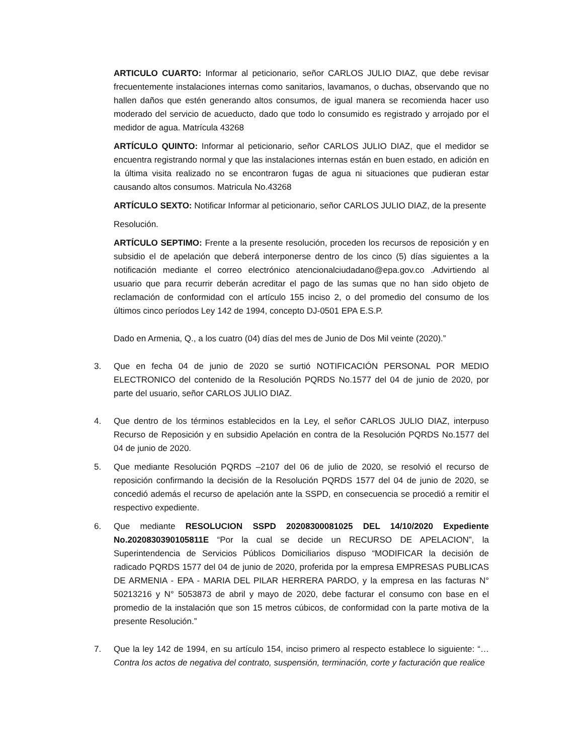ARTICULO CUARTO: Informar al peticionario, señor CARLOS JULIO DIAZ, que debe revisar frecuentemente instalaciones internas como sanitarios, lavamanos, o duchas, observando que no hallen daños que estén generando altos consumos, de igual manera se recomienda hacer uso moderado del servicio de acueducto, dado que todo lo consumido es registrado y arrojado por el medidor de agua. Matrícula 43268
ARTÍCULO QUINTO: Informar al peticionario, señor CARLOS JULIO DIAZ, que el medidor se encuentra registrando normal y que las instalaciones internas están en buen estado, en adición en la última visita realizado no se encontraron fugas de agua ni situaciones que pudieran estar causando altos consumos. Matricula No.43268
ARTÍCULO SEXTO: Notificar Informar al peticionario, señor CARLOS JULIO DIAZ, de la presente
Resolución.
ARTÍCULO SEPTIMO: Frente a la presente resolución, proceden los recursos de reposición y en subsidio el de apelación que deberá interponerse dentro de los cinco (5) días siguientes a la notificación mediante el correo electrónico atencionalciudadano@epa.gov.co .Advirtiendo al usuario que para recurrir deberán acreditar el pago de las sumas que no han sido objeto de reclamación de conformidad con el artículo 155 inciso 2, o del promedio del consumo de los últimos cinco períodos Ley 142 de 1994, concepto DJ-0501 EPA E.S.P.
Dado en Armenia, Q., a los cuatro (04) días del mes de Junio de Dos Mil veinte (2020).”
3. Que en fecha 04 de junio de 2020 se surtió NOTIFICACIÓN PERSONAL POR MEDIO ELECTRONICO del contenido de la Resolución PQRDS No.1577 del 04 de junio de 2020, por parte del usuario, señor CARLOS JULIO DIAZ.
4. Que dentro de los términos establecidos en la Ley, el señor CARLOS JULIO DIAZ, interpuso Recurso de Reposición y en subsidio Apelación en contra de la Resolución PQRDS No.1577 del 04 de junio de 2020.
5. Que mediante Resolución PQRDS –2107 del 06 de julio de 2020, se resolvió el recurso de reposición confirmando la decisión de la Resolución PQRDS 1577 del 04 de junio de 2020, se concedió además el recurso de apelación ante la SSPD, en consecuencia se procedió a remitir el respectivo expediente.
6. Que mediante RESOLUCION SSPD 20208300081025 DEL 14/10/2020 Expediente No.2020830390105811E “Por la cual se decide un RECURSO DE APELACION”, la Superintendencia de Servicios Públicos Domiciliarios dispuso “MODIFICAR la decisión de radicado PQRDS 1577 del 04 de junio de 2020, proferida por la empresa EMPRESAS PUBLICAS DE ARMENIA - EPA - MARIA DEL PILAR HERRERA PARDO, y la empresa en las facturas N° 50213216 y N° 5053873 de abril y mayo de 2020, debe facturar el consumo con base en el promedio de la instalación que son 15 metros cúbicos, de conformidad con la parte motiva de la presente Resolución.”
7. Que la ley 142 de 1994, en su artículo 154, inciso primero al respecto establece lo siguiente: “…Contra los actos de negativa del contrato, suspensión, terminación, corte y facturación que realice